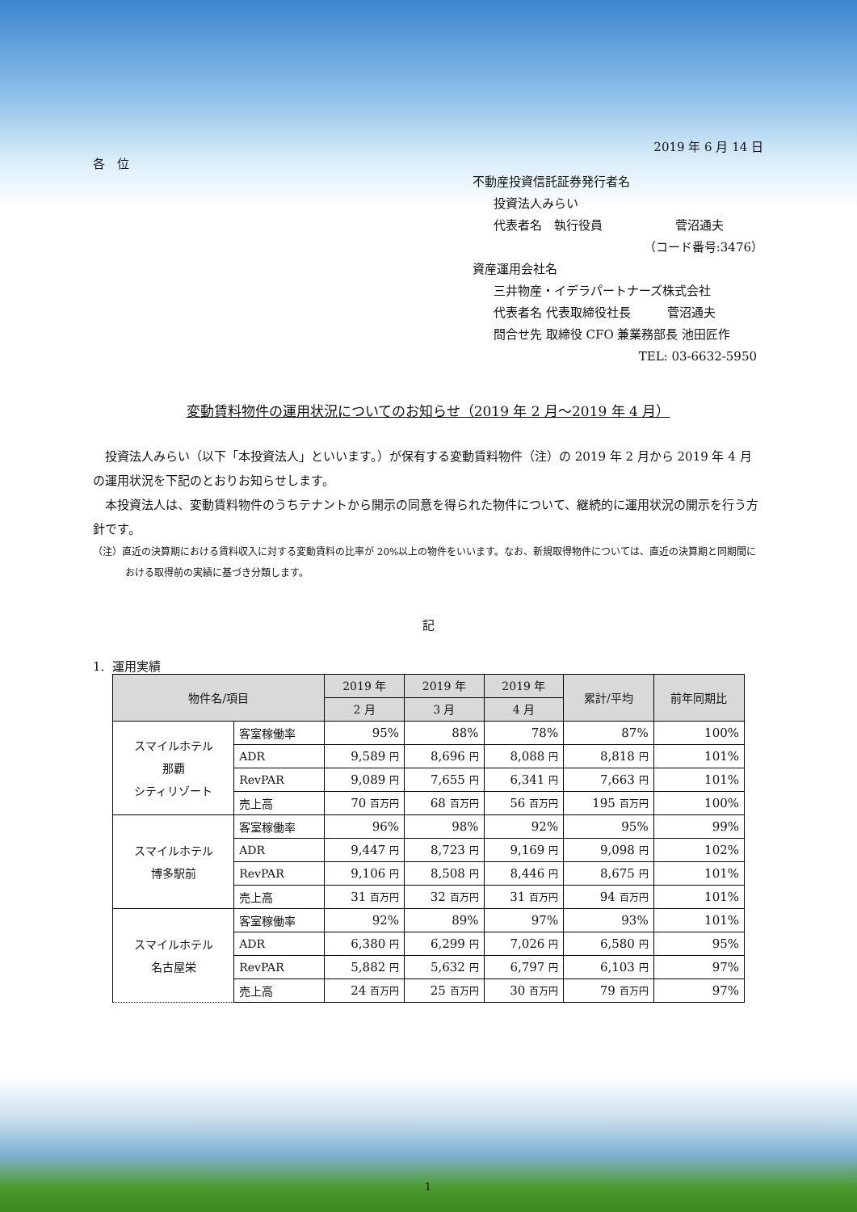2019 年 6 月 14 日
各　位
不動産投資信託証券発行者名
投資法人みらい
代表者名　執行役員　　　　　　菅沼通夫
（コード番号:3476）
資産運用会社名
三井物産・イデラパートナーズ株式会社
代表者名 代表取締役社長　　　菅沼通夫
問合せ先 取締役 CFO 兼業務部長 池田匠作
TEL: 03-6632-5950
変動賃料物件の運用状況についてのお知らせ（2019 年 2 月～2019 年 4 月）
投資法人みらい（以下「本投資法人」といいます。）が保有する変動賃料物件（注）の 2019 年 2 月から 2019 年 4 月の運用状況を下記のとおりお知らせします。
本投資法人は、変動賃料物件のうちテナントから開示の同意を得られた物件について、継続的に運用状況の開示を行う方針です。
（注）直近の決算期における賃料収入に対する変動賃料の比率が 20%以上の物件をいいます。なお、新規取得物件については、直近の決算期と同期間における取得前の実績に基づき分類します。
記
1. 運用実績
| 物件名/項目 | | 2019 年 | 2019 年 | 2019 年 | 累計/平均 | 前年同期比 |
| --- | --- | --- | --- | --- | --- | --- |
| | | 2 月 | 3 月 | 4 月 | | |
| スマイルホテル 那覇 シティリゾート | 客室稼働率 | 95% | 88% | 78% | 87% | 100% |
| | ADR | 9,589 円 | 8,696 円 | 8,088 円 | 8,818 円 | 101% |
| | RevPAR | 9,089 円 | 7,655 円 | 6,341 円 | 7,663 円 | 101% |
| | 売上高 | 70 百万円 | 68 百万円 | 56 百万円 | 195 百万円 | 100% |
| スマイルホテル 博多駅前 | 客室稼働率 | 96% | 98% | 92% | 95% | 99% |
| | ADR | 9,447 円 | 8,723 円 | 9,169 円 | 9,098 円 | 102% |
| | RevPAR | 9,106 円 | 8,508 円 | 8,446 円 | 8,675 円 | 101% |
| | 売上高 | 31 百万円 | 32 百万円 | 31 百万円 | 94 百万円 | 101% |
| スマイルホテル 名古屋栄 | 客室稼働率 | 92% | 89% | 97% | 93% | 101% |
| | ADR | 6,380 円 | 6,299 円 | 7,026 円 | 6,580 円 | 95% |
| | RevPAR | 5,882 円 | 5,632 円 | 6,797 円 | 6,103 円 | 97% |
| | 売上高 | 24 百万円 | 25 百万円 | 30 百万円 | 79 百万円 | 97% |
1